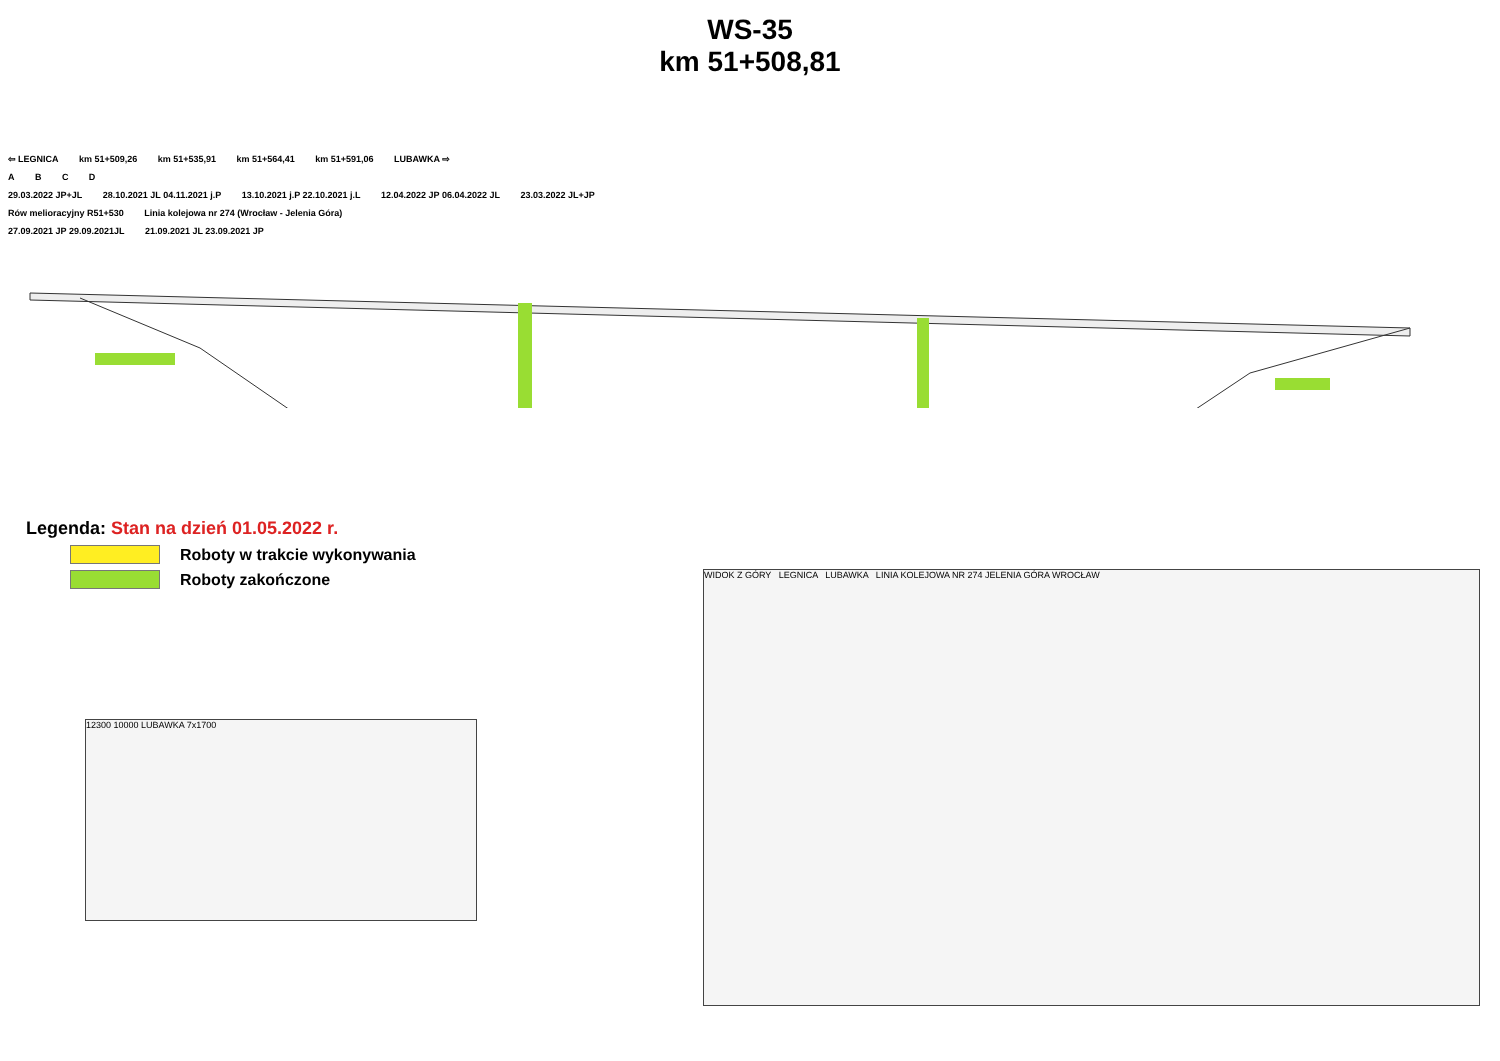WS-35
km 51+508,81
⇦ LEGNICA km 51+509,26 km 51+535,91 km 51+564,41 km 51+591,06 LUBAWKA ⇨
A B C D
29.03.2022 JP+JL 28.10.2021 JL 04.11.2021 j.P 13.10.2021 j.P 22.10.2021 j.L 12.04.2022 JP 06.04.2022 JL 23.03.2022 JL+JP
Rów melioracyjny R51+530 Linia kolejowa nr 274 (Wrocław - Jelenia Góra)
27.09.2021 JP 29.09.2021JL 21.09.2021 JL 23.09.2021 JP
Legenda: Stan na dzień 01.05.2022 r.
Roboty w trakcie wykonywania
Roboty zakończone
12300 10000 LUBAWKA 7x1700
WIDOK Z GÓRY LEGNICA LUBAWKA LINIA KOLEJOWA NR 274 JELENIA GÓRA WROCŁAW